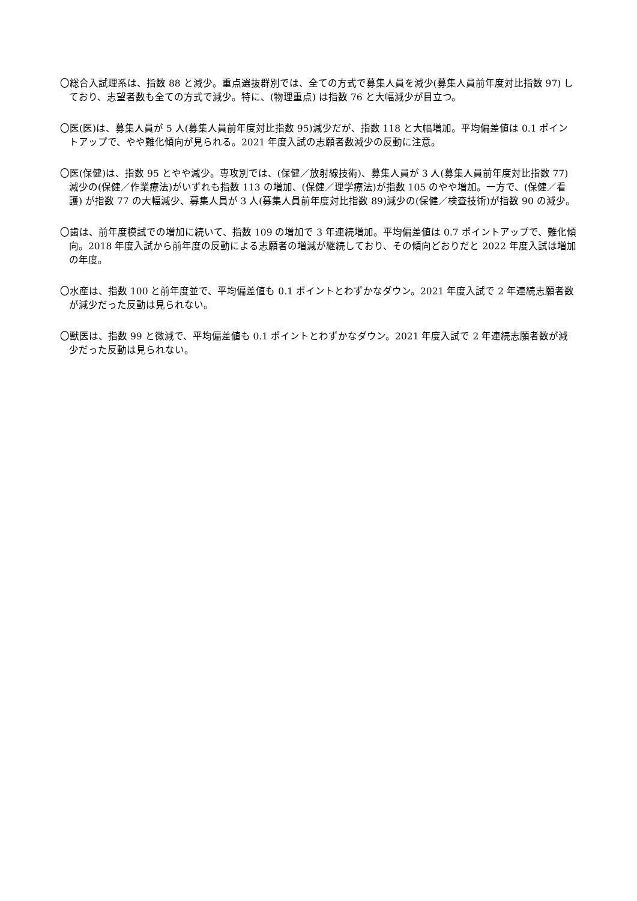〇総合入試理系は、指数 88 と減少。重点選抜群別では、全ての方式で募集人員を減少(募集人員前年度対比指数 97) しており、志望者数も全ての方式で減少。特に、(物理重点) は指数 76 と大幅減少が目立つ。
〇医(医)は、募集人員が 5 人(募集人員前年度対比指数 95)減少だが、指数 118 と大幅増加。平均偏差値は 0.1 ポイントアップで、やや難化傾向が見られる。2021 年度入試の志願者数減少の反動に注意。
〇医(保健)は、指数 95 とやや減少。専攻別では、(保健／放射線技術)、募集人員が 3 人(募集人員前年度対比指数 77)減少の(保健／作業療法)がいずれも指数 113 の増加、(保健／理学療法)が指数 105 のやや増加。一方で、(保健／看護) が指数 77 の大幅減少、募集人員が 3 人(募集人員前年度対比指数 89)減少の(保健／検査技術)が指数 90 の減少。
〇歯は、前年度模試での増加に続いて、指数 109 の増加で 3 年連続増加。平均偏差値は 0.7 ポイントアップで、難化傾向。2018 年度入試から前年度の反動による志願者の増減が継続しており、その傾向どおりだと 2022 年度入試は増加の年度。
〇水産は、指数 100 と前年度並で、平均偏差値も 0.1 ポイントとわずかなダウン。2021 年度入試で 2 年連続志願者数が減少だった反動は見られない。
〇獣医は、指数 99 と微減で、平均偏差値も 0.1 ポイントとわずかなダウン。2021 年度入試で 2 年連続志願者数が減少だった反動は見られない。